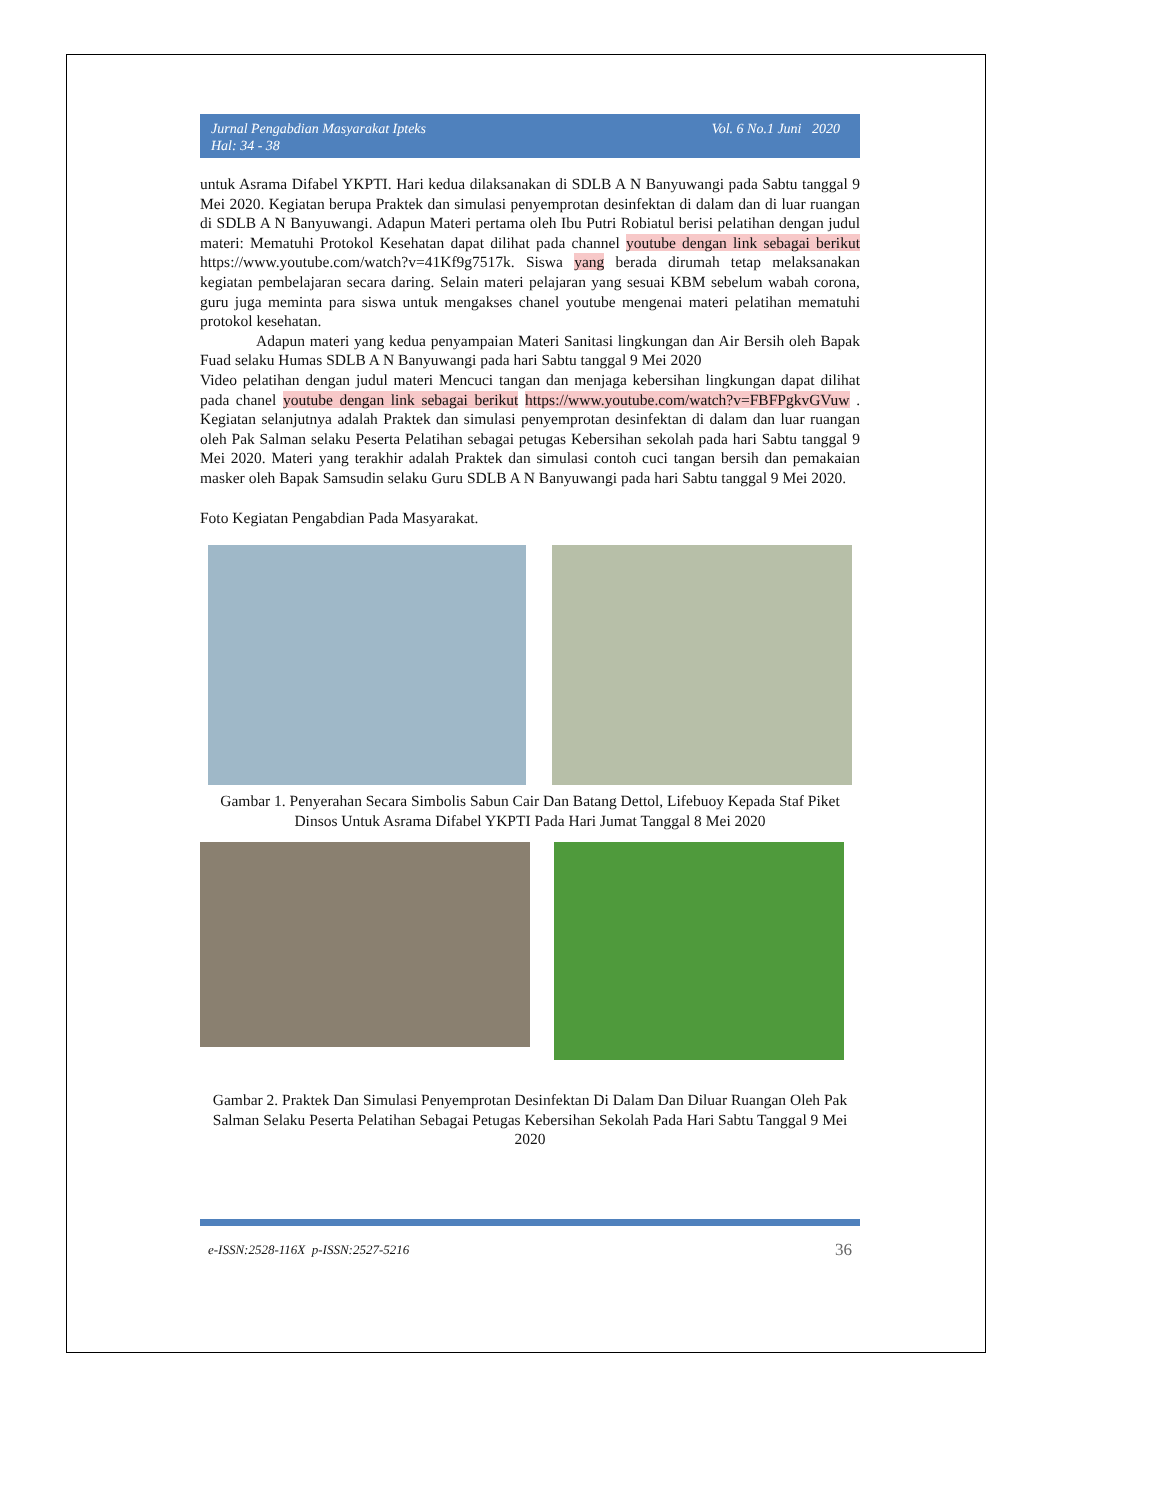Jurnal Pengabdian Masyarakat Ipteks
Hal: 34 - 38
Vol. 6 No.1 Juni 2020
untuk Asrama Difabel YKPTI. Hari kedua dilaksanakan di SDLB A N Banyuwangi pada Sabtu tanggal 9 Mei 2020. Kegiatan berupa Praktek dan simulasi penyemprotan desinfektan di dalam dan di luar ruangan di SDLB A N Banyuwangi. Adapun Materi pertama oleh Ibu Putri Robiatul berisi pelatihan dengan judul materi: Mematuhi Protokol Kesehatan dapat dilihat pada channel youtube dengan link sebagai berikut https://www.youtube.com/watch?v=41Kf9g7517k. Siswa yang berada dirumah tetap melaksanakan kegiatan pembelajaran secara daring. Selain materi pelajaran yang sesuai KBM sebelum wabah corona, guru juga meminta para siswa untuk mengakses chanel youtube mengenai materi pelatihan mematuhi protokol kesehatan.
Adapun materi yang kedua penyampaian Materi Sanitasi lingkungan dan Air Bersih oleh Bapak Fuad selaku Humas SDLB A N Banyuwangi pada hari Sabtu tanggal 9 Mei 2020
Video pelatihan dengan judul materi Mencuci tangan dan menjaga kebersihan lingkungan dapat dilihat pada chanel youtube dengan link sebagai berikut https://www.youtube.com/watch?v=FBFPgkvGVuw . Kegiatan selanjutnya adalah Praktek dan simulasi penyemprotan desinfektan di dalam dan luar ruangan oleh Pak Salman selaku Peserta Pelatihan sebagai petugas Kebersihan sekolah pada hari Sabtu tanggal 9 Mei 2020. Materi yang terakhir adalah Praktek dan simulasi contoh cuci tangan bersih dan pemakaian masker oleh Bapak Samsudin selaku Guru SDLB A N Banyuwangi pada hari Sabtu tanggal 9 Mei 2020.
Foto Kegiatan Pengabdian Pada Masyarakat.
Gambar 1. Penyerahan Secara Simbolis Sabun Cair Dan Batang Dettol, Lifebuoy Kepada Staf Piket Dinsos Untuk Asrama Difabel YKPTI Pada Hari Jumat Tanggal 8 Mei 2020
Gambar 2. Praktek Dan Simulasi Penyemprotan Desinfektan Di Dalam Dan Diluar Ruangan Oleh Pak Salman Selaku Peserta Pelatihan Sebagai Petugas Kebersihan Sekolah Pada Hari Sabtu Tanggal 9 Mei 2020
e-ISSN:2528-116X p-ISSN:2527-5216 36